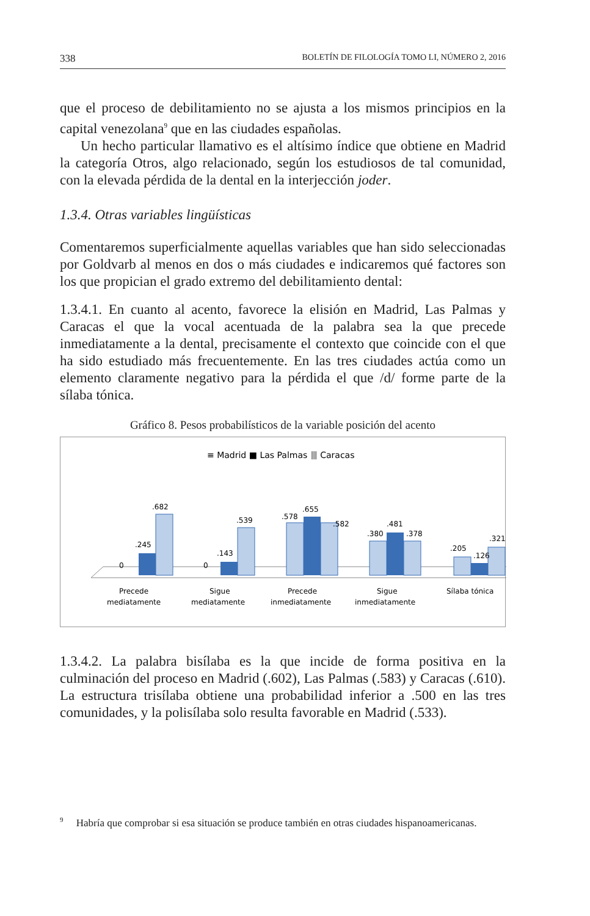338 BOLETÍN DE FILOLOGÍA TOMO LI, NÚMERO 2, 2016
que el proceso de debilitamiento no se ajusta a los mismos principios en la capital venezolana<sup>9</sup> que en las ciudades españolas.
Un hecho particular llamativo es el altísimo índice que obtiene en Madrid la categoría Otros, algo relacionado, según los estudiosos de tal comunidad, con la elevada pérdida de la dental en la interjección joder.
1.3.4. Otras variables lingüísticas
Comentaremos superficialmente aquellas variables que han sido seleccionadas por Goldvarb al menos en dos o más ciudades e indicaremos qué factores son los que propician el grado extremo del debilitamiento dental:
1.3.4.1. En cuanto al acento, favorece la elisión en Madrid, Las Palmas y Caracas el que la vocal acentuada de la palabra sea la que precede inmediatamente a la dental, precisamente el contexto que coincide con el que ha sido estudiado más frecuentemente. En las tres ciudades actúa como un elemento claramente negativo para la pérdida el que /d/ forme parte de la sílaba tónica.
Gráfico 8. Pesos probabilísticos de la variable posición del acento
≡ Madrid ■ Las Palmas ⦀ Caracas
0
.245
.682
0
.143
.539
.578
.655
.582
.380
.481
.378
.205
.126
.321
Precede
mediatamente
Sigue
mediatamente
Precede
inmediatamente
Sigue
inmediatamente
Sílaba tónica
1.3.4.2. La palabra bisílaba es la que incide de forma positiva en la culminación del proceso en Madrid (.602), Las Palmas (.583) y Caracas (.610). La estructura trisílaba obtiene una probabilidad inferior a .500 en las tres comunidades, y la polisílaba solo resulta favorable en Madrid (.533).
<sup>9</sup> Habría que comprobar si esa situación se produce también en otras ciudades hispanoamericanas.